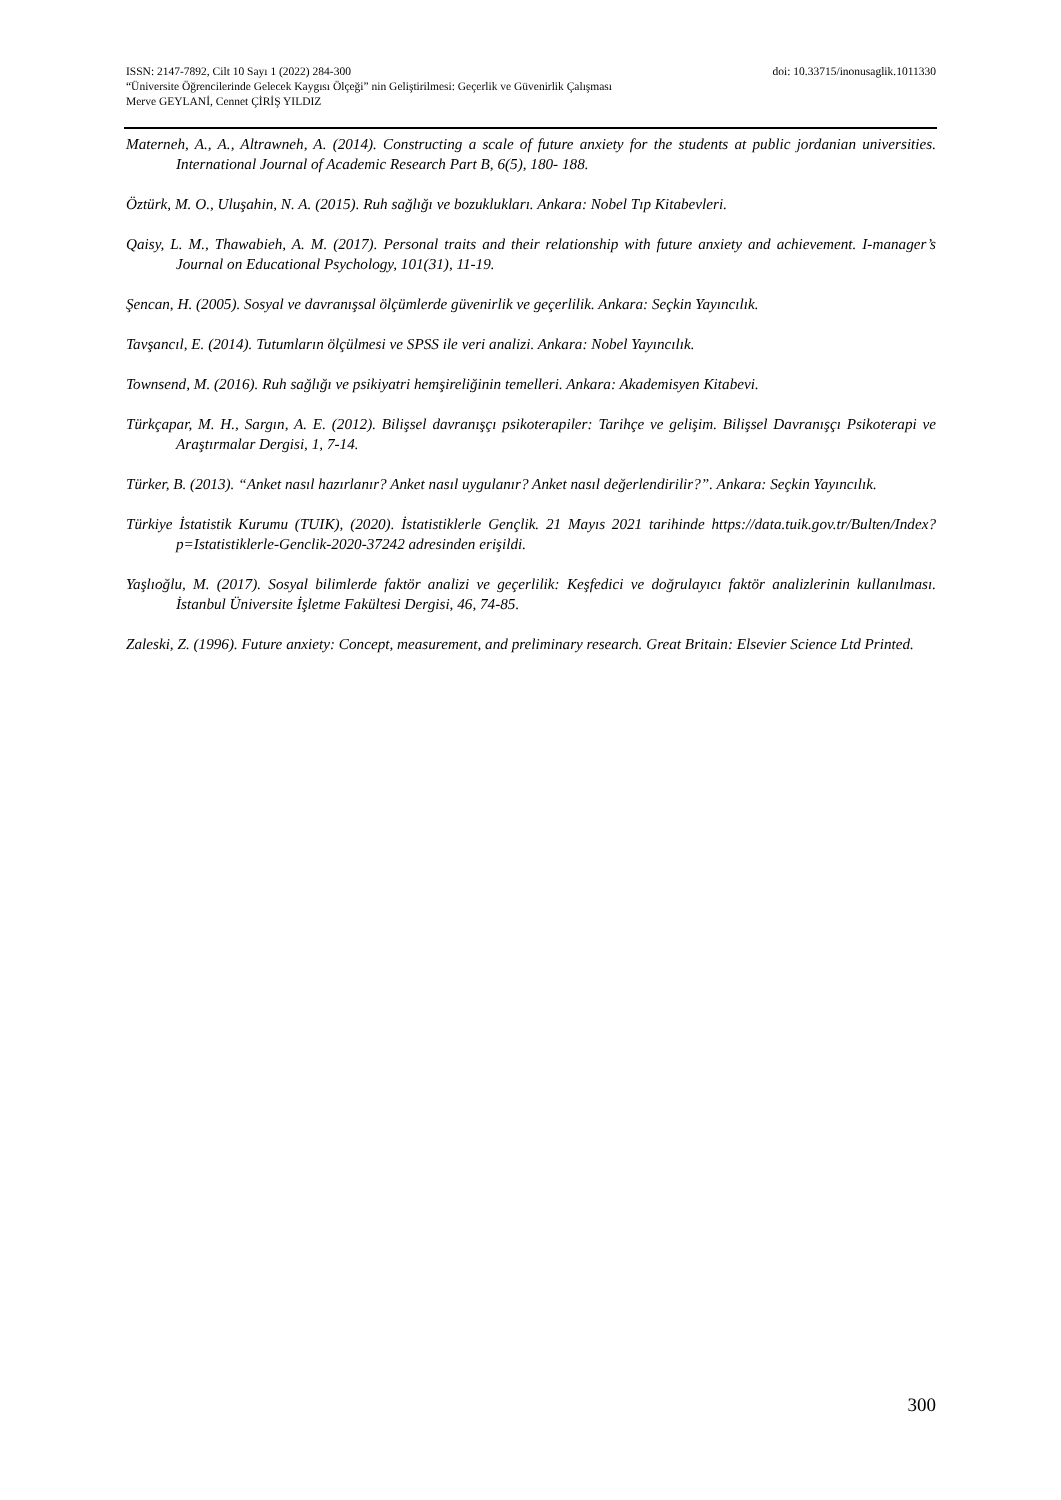ISSN: 2147-7892, Cilt 10 Sayı 1 (2022) 284-300 doi: 10.33715/inonusaglik.1011330
“Üniversite Öğrencilerinde Gelecek Kaygısı Ölçeği” nin Geliştirilmesi: Geçerlik ve Güvenirlik Çalışması
Merve GEYLANİ, Cennet ÇİRİŞ YILDIZ
Materneh, A., A., Altrawneh, A. (2014). Constructing a scale of future anxiety for the students at public jordanian universities. International Journal of Academic Research Part B, 6(5), 180- 188.
Öztürk, M. O., Uluşahin, N. A. (2015). Ruh sağlığı ve bozuklukları. Ankara: Nobel Tıp Kitabevleri.
Qaisy, L. M., Thawabieh, A. M. (2017). Personal traits and their relationship with future anxiety and achievement. I-manager’s Journal on Educational Psychology, 101(31), 11-19.
Şencan, H. (2005). Sosyal ve davranışsal ölçümlerde güvenirlik ve geçerlilik. Ankara: Seçkin Yayıncılık.
Tavşancıl, E. (2014). Tutumların ölçülmesi ve SPSS ile veri analizi. Ankara: Nobel Yayıncılık.
Townsend, M. (2016). Ruh sağlığı ve psikiyatri hemşireliğinin temelleri. Ankara: Akademisyen Kitabevi.
Türkçapar, M. H., Sargın, A. E. (2012). Bilişsel davranışçı psikoterapiler: Tarihçe ve gelişim. Bilişsel Davranışçı Psikoterapi ve Araştırmalar Dergisi, 1, 7-14.
Türker, B. (2013). “Anket nasıl hazırlanır? Anket nasıl uygulanır? Anket nasıl değerlendirilir?”. Ankara: Seçkin Yayıncılık.
Türkiye İstatistik Kurumu (TUIK), (2020). İstatistiklerle Gençlik. 21 Mayıs 2021 tarihinde https://data.tuik.gov.tr/Bulten/Index?p=Istatistiklerle-Genclik-2020-37242 adresinden erişildi.
Yaşlıoğlu, M. (2017). Sosyal bilimlerde faktör analizi ve geçerlilik: Keşfedici ve doğrulayıcı faktör analizlerinin kullanılması. İstanbul Üniversite İşletme Fakültesi Dergisi, 46, 74-85.
Zaleski, Z. (1996). Future anxiety: Concept, measurement, and preliminary research. Great Britain: Elsevier Science Ltd Printed.
300